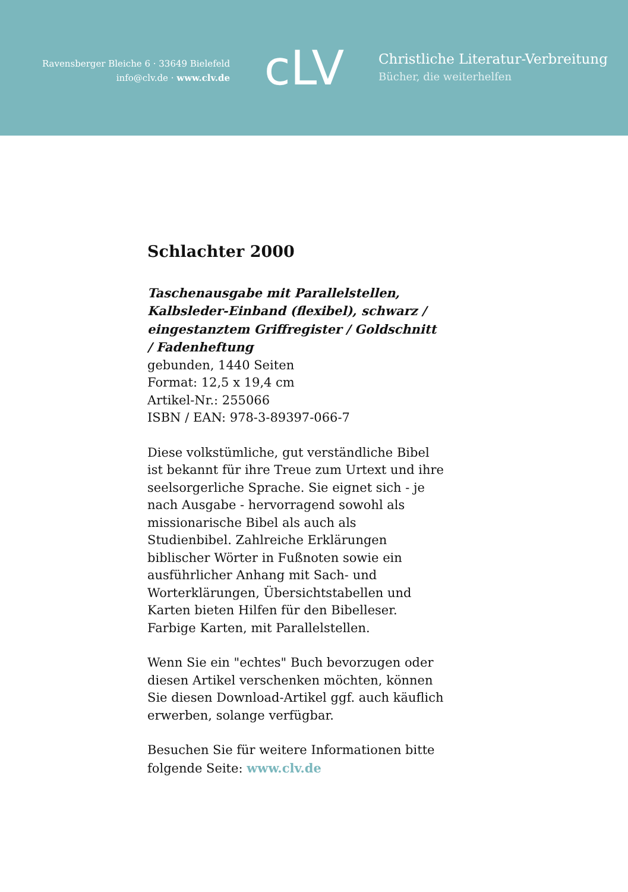Ravensberger Bleiche 6 · 33649 Bielefeld
info@clv.de · www.clv.de
cLV
Christliche Literatur-Verbreitung
Bücher, die weiterhelfen
Schlachter 2000
Taschenausgabe mit Parallelstellen, Kalbsleder-Einband (flexibel), schwarz / eingestanztem Griffregister / Goldschnitt / Fadenheftung
gebunden, 1440 Seiten
Format: 12,5 x 19,4 cm
Artikel-Nr.: 255066
ISBN / EAN: 978-3-89397-066-7
Diese volkstümliche, gut verständliche Bibel ist bekannt für ihre Treue zum Urtext und ihre seelsorgerliche Sprache. Sie eignet sich - je nach Ausgabe - hervorragend sowohl als missionarische Bibel als auch als Studienbibel. Zahlreiche Erklärungen biblischer Wörter in Fußnoten sowie ein ausführlicher Anhang mit Sach- und Worterklärungen, Übersichtstabellen und Karten bieten Hilfen für den Bibelleser. Farbige Karten, mit Parallelstellen.
Wenn Sie ein "echtes" Buch bevorzugen oder diesen Artikel verschenken möchten, können Sie diesen Download-Artikel ggf. auch käuflich erwerben, solange verfügbar.
Besuchen Sie für weitere Informationen bitte folgende Seite: www.clv.de